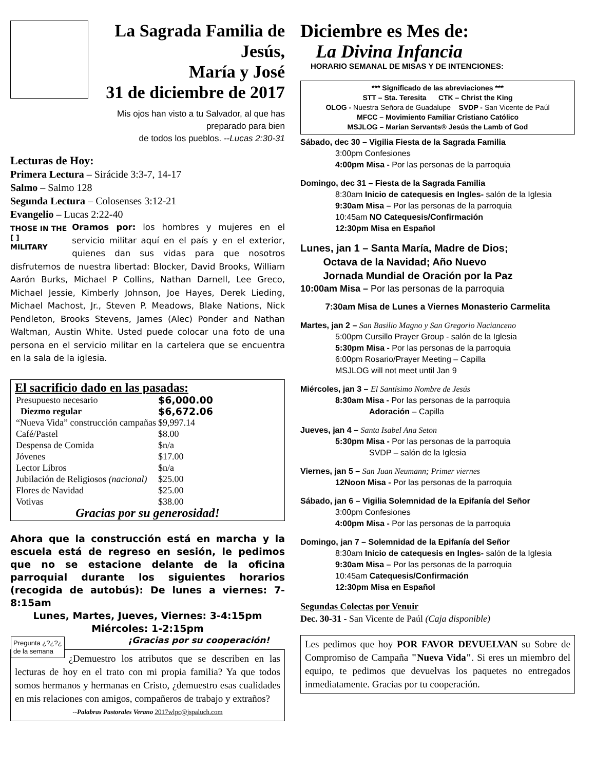La Sagrada Familia de Jesús,
María y José
31 de diciembre de 2017
Mis ojos han visto a tu Salvador, al que has
preparado para bien
de todos los pueblos. --Lucas 2:30-31
Lecturas de Hoy:
Primera Lectura – Sirácide 3:3-7, 14-17
Salmo – Salmo 128
Segunda Lectura – Colosenses 3:12-21
Evangelio – Lucas 2:22-40
THOSE IN THE
[ ]
MILITARY Oramos por: los hombres y mujeres en el servicio militar aquí en el país y en el exterior, quienes dan sus vidas para que nosotros disfrutemos de nuestra libertad: Blocker, David Brooks, William Aarón Burks, Michael P Collins, Nathan Darnell, Lee Greco, Michael Jessie, Kimberly Johnson, Joe Hayes, Derek Lieding, Michael Machost, Jr., Steven P. Meadows, Blake Nations, Nick Pendleton, Brooks Stevens, James (Alec) Ponder and Nathan Waltman, Austin White. Usted puede colocar una foto de una persona en el servicio militar en la cartelera que se encuentra en la sala de la iglesia.
El sacrificio dado en las pasadas:
| Presupuesto necesario | $6,000.00 |
| Diezmo regular | $6,672.06 |
| “Nueva Vida” construcción campañas | $9,997.14 |
| Café/Pastel | $8.00 |
| Despensa de Comida | $n/a |
| Jóvenes | $17.00 |
| Lector Libros | $n/a |
| Jubilación de Religiosos (nacional) | $25.00 |
| Flores de Navidad | $25.00 |
| Votivas | $38.00 |
Gracias por su generosidad!
Ahora que la construcción está en marcha y la escuela está de regreso en sesión, le pedimos que no se estacione delante de la oficina parroquial durante los siguientes horarios (recogida de autobús): De lunes a viernes: 7-8:15am
Lunes, Martes, Jueves, Viernes: 3-4:15pm
Miércoles: 1-2:15pm
¡Gracias por su cooperación!
Pregunta ¿?¿?¿
de la semana ¿Demuestro los atributos que se describen en las lecturas de hoy en el trato con mi propia familia? Ya que todos somos hermanos y hermanas en Cristo, ¿demuestro esas cualidades en mis relaciones con amigos, compañeros de trabajo y extraños?
--Palabras Pastorales Verano 2017wlpc@jspaluch.com
Diciembre es Mes de:
La Divina Infancia
HORARIO SEMANAL DE MISAS Y DE INTENCIONES:
*** Significado de las abreviaciones ***
STT – Sta. Teresita CTK – Christ the King
OLOG - Nuestra Señora de Guadalupe SVDP - San Vicente de Paúl
MFCC – Movimiento Familiar Cristiano Católico
MSJLOG – Marian Servants® Jesús the Lamb of God
Sábado, dec 30 – Vigilia Fiesta de la Sagrada Familia
3:00pm Confesiones
4:00pm Misa - Por las personas de la parroquia
Domingo, dec 31 – Fiesta de la Sagrada Familia
8:30am Inicio de catequesis en Ingles- salón de la Iglesia
9:30am Misa – Por las personas de la parroquia
10:45am NO Catequesis/Confirmación
12:30pm Misa en Español
Lunes, jan 1 – Santa María, Madre de Dios;
Octava de la Navidad; Año Nuevo
Jornada Mundial de Oración por la Paz
10:00am Misa – Por las personas de la parroquia
7:30am Misa de Lunes a Viernes Monasterio Carmelita
Martes, jan 2 – San Basilio Magno y San Gregorio Nacianceno
5:00pm Cursillo Prayer Group - salón de la Iglesia
5:30pm Misa - Por las personas de la parroquia
6:00pm Rosario/Prayer Meeting – Capilla
MSJLOG will not meet until Jan 9
Miércoles, jan 3 – El Santísimo Nombre de Jesús
8:30am Misa - Por las personas de la parroquia
Adoración – Capilla
Jueves, jan 4 – Santa Isabel Ana Seton
5:30pm Misa - Por las personas de la parroquia
SVDP – salón de la Iglesia
Viernes, jan 5 – San Juan Neumann; Primer viernes
12Noon Misa - Por las personas de la parroquia
Sábado, jan 6 – Vigilia Solemnidad de la Epifanía del Señor
3:00pm Confesiones
4:00pm Misa - Por las personas de la parroquia
Domingo, jan 7 – Solemnidad de la Epifanía del Señor
8:30am Inicio de catequesis en Ingles- salón de la Iglesia
9:30am Misa – Por las personas de la parroquia
10:45am Catequesis/Confirmación
12:30pm Misa en Español
Segundas Colectas por Venuir
Dec. 30-31 - San Vicente de Paúl (Caja disponible)
Les pedimos que hoy POR FAVOR DEVUELVAN su Sobre de Compromiso de Campaña "Nueva Vida". Si eres un miembro del equipo, te pedimos que devuelvas los paquetes no entregados inmediatamente. Gracias por tu cooperación.